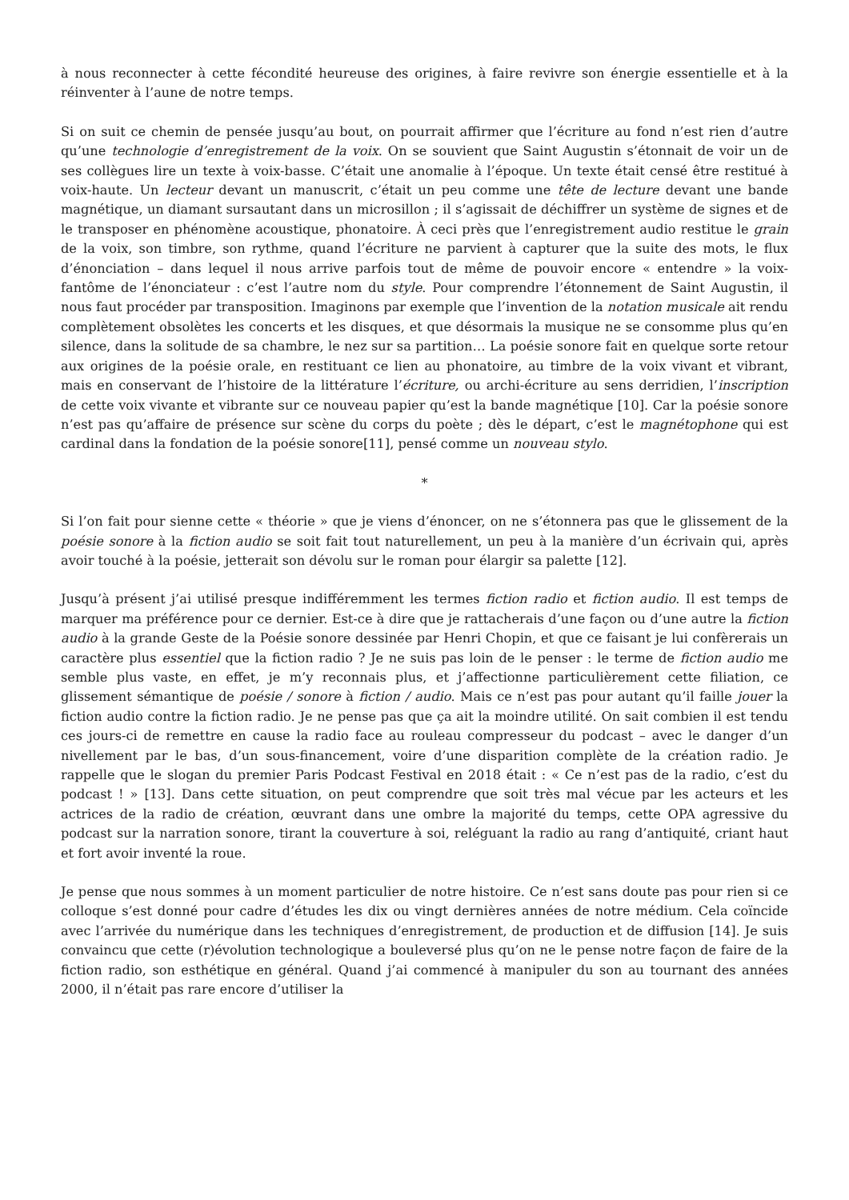à nous reconnecter à cette fécondité heureuse des origines, à faire revivre son énergie essentielle et à la réinventer à l’aune de notre temps.
Si on suit ce chemin de pensée jusqu’au bout, on pourrait affirmer que l’écriture au fond n’est rien d’autre qu’une technologie d’enregistrement de la voix. On se souvient que Saint Augustin s’étonnait de voir un de ses collègues lire un texte à voix-basse. C’était une anomalie à l’époque. Un texte était censé être restitué à voix-haute. Un lecteur devant un manuscrit, c’était un peu comme une tête de lecture devant une bande magnétique, un diamant sursautant dans un microsillon ; il s’agissait de déchiffrer un système de signes et de le transposer en phénomène acoustique, phonatoire. À ceci près que l’enregistrement audio restitue le grain de la voix, son timbre, son rythme, quand l’écriture ne parvient à capturer que la suite des mots, le flux d’énonciation – dans lequel il nous arrive parfois tout de même de pouvoir encore « entendre » la voix-fantôme de l’énonciateur : c’est l’autre nom du style. Pour comprendre l’étonnement de Saint Augustin, il nous faut procéder par transposition. Imaginons par exemple que l’invention de la notation musicale ait rendu complètement obsolètes les concerts et les disques, et que désormais la musique ne se consomme plus qu’en silence, dans la solitude de sa chambre, le nez sur sa partition… La poésie sonore fait en quelque sorte retour aux origines de la poésie orale, en restituant ce lien au phonatoire, au timbre de la voix vivant et vibrant, mais en conservant de l’histoire de la littérature l’écriture, ou archi-écriture au sens derridien, l’inscription de cette voix vivante et vibrante sur ce nouveau papier qu’est la bande magnétique [10]. Car la poésie sonore n’est pas qu’affaire de présence sur scène du corps du poète ; dès le départ, c’est le magnétophone qui est cardinal dans la fondation de la poésie sonore[11], pensé comme un nouveau stylo.
*
Si l’on fait pour sienne cette « théorie » que je viens d’énoncer, on ne s’étonnera pas que le glissement de la poésie sonore à la fiction audio se soit fait tout naturellement, un peu à la manière d’un écrivain qui, après avoir touché à la poésie, jetterait son dévolu sur le roman pour élargir sa palette [12].
Jusqu’à présent j’ai utilisé presque indifféremment les termes fiction radio et fiction audio. Il est temps de marquer ma préférence pour ce dernier. Est-ce à dire que je rattacherais d’une façon ou d’une autre la fiction audio à la grande Geste de la Poésie sonore dessinée par Henri Chopin, et que ce faisant je lui confèrerais un caractère plus essentiel que la fiction radio ? Je ne suis pas loin de le penser : le terme de fiction audio me semble plus vaste, en effet, je m’y reconnais plus, et j’affectionne particulièrement cette filiation, ce glissement sémantique de poésie / sonore à fiction / audio. Mais ce n’est pas pour autant qu’il faille jouer la fiction audio contre la fiction radio. Je ne pense pas que ça ait la moindre utilité. On sait combien il est tendu ces jours-ci de remettre en cause la radio face au rouleau compresseur du podcast – avec le danger d’un nivellement par le bas, d’un sous-financement, voire d’une disparition complète de la création radio. Je rappelle que le slogan du premier Paris Podcast Festival en 2018 était : « Ce n’est pas de la radio, c’est du podcast ! » [13]. Dans cette situation, on peut comprendre que soit très mal vécue par les acteurs et les actrices de la radio de création, œuvrant dans une ombre la majorité du temps, cette OPA agressive du podcast sur la narration sonore, tirant la couverture à soi, reléguant la radio au rang d’antiquité, criant haut et fort avoir inventé la roue.
Je pense que nous sommes à un moment particulier de notre histoire. Ce n’est sans doute pas pour rien si ce colloque s’est donné pour cadre d’études les dix ou vingt dernières années de notre médium. Cela coïncide avec l’arrivée du numérique dans les techniques d’enregistrement, de production et de diffusion [14]. Je suis convaincu que cette (r)évolution technologique a bouleversé plus qu’on ne le pense notre façon de faire de la fiction radio, son esthétique en général. Quand j’ai commencé à manipuler du son au tournant des années 2000, il n’était pas rare encore d’utiliser la